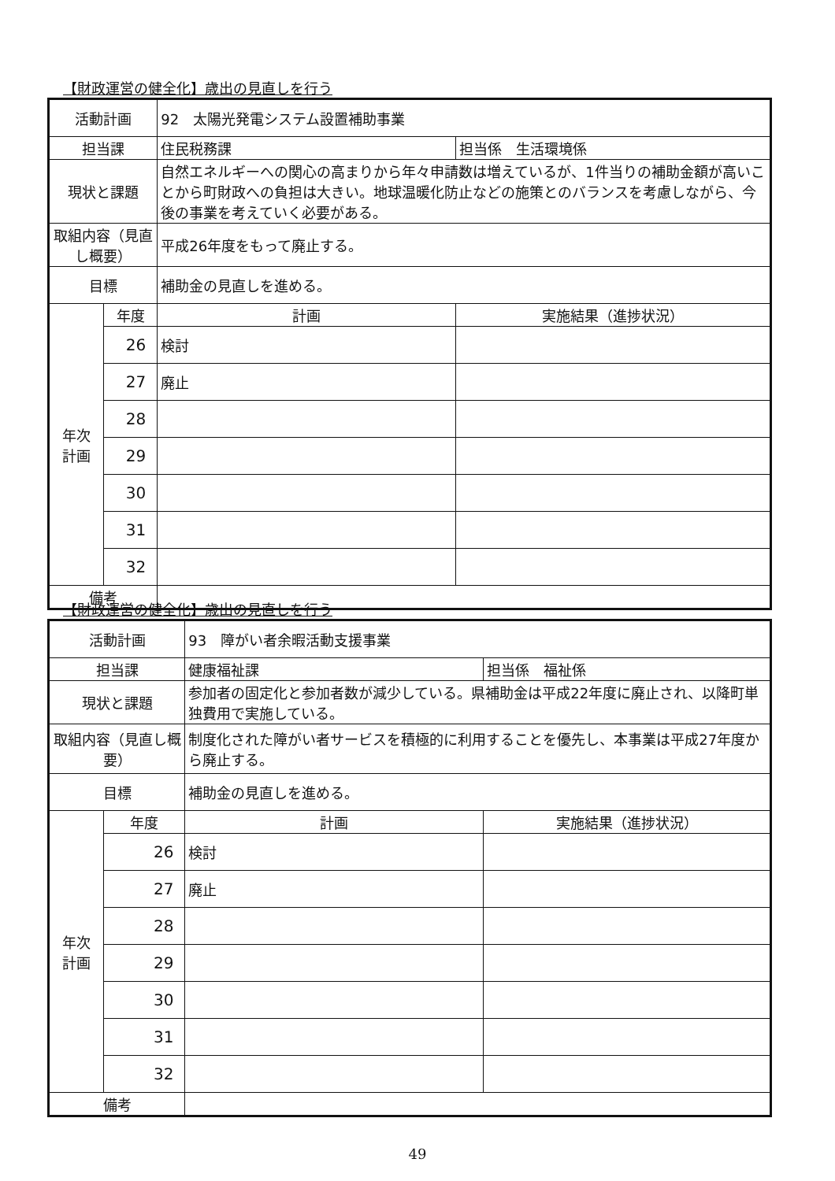【財政運営の健全化】歳出の見直しを行う
| 活動計画 | | 92 太陽光発電システム設置補助事業 | |
| 担当課 | | 住民税務課 | 担当係 生活環境係 |
| 現状と課題 | | 自然エネルギーへの関心の高まりから年々申請数は増えているが、1件当りの補助金額が高いことから町財政への負担は大きい。地球温暖化防止などの施策とのバランスを考慮しながら、今後の事業を考えていく必要がある。 | |
| 取組内容（見直し概要） | | 平成26年度をもって廃止する。 | |
| 目標 | | 補助金の見直しを進める。 | |
| 年次 計画 | 年度 | 計画 | 実施結果（進捗状況） |
| | 26 | 検討 | |
| | 27 | 廃止 | |
| | 28 | | |
| | 29 | | |
| | 30 | | |
| | 31 | | |
| | 32 | | |
| 備考 | | | |
【財政運営の健全化】歳出の見直しを行う
| 活動計画 | | 93 障がい者余暇活動支援事業 | |
| 担当課 | | 健康福祉課 | 担当係 福祉係 |
| 現状と課題 | | 参加者の固定化と参加者数が減少している。県補助金は平成22年度に廃止され、以降町単独費用で実施している。 | |
| 取組内容（見直し概要） | | 制度化された障がい者サービスを積極的に利用することを優先し、本事業は平成27年度から廃止する。 | |
| 目標 | | 補助金の見直しを進める。 | |
| 年次 計画 | 年度 | 計画 | 実施結果（進捗状況） |
| | 26 | 検討 | |
| | 27 | 廃止 | |
| | 28 | | |
| | 29 | | |
| | 30 | | |
| | 31 | | |
| | 32 | | |
| 備考 | | | |
49